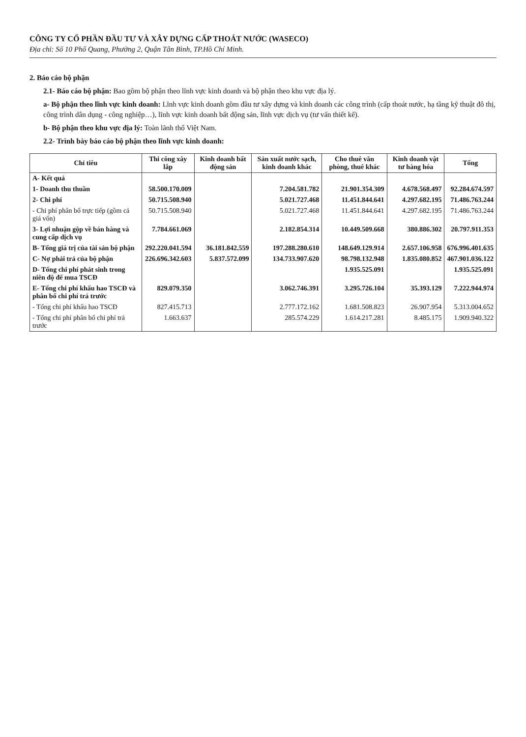CÔNG TY CỔ PHẦN ĐẦU TƯ VÀ XÂY DỰNG CẤP THOÁT NƯỚC (WASECO)
Địa chỉ: Số 10 Phổ Quang, Phường 2, Quận Tân Bình, TP.Hồ Chí Minh.
2. Báo cáo bộ phận
2.1- Báo cáo bộ phận: Bao gồm bộ phận theo lĩnh vực kinh doanh và bộ phận theo khu vực địa lý.
a- Bộ phận theo lĩnh vực kinh doanh: Lĩnh vực kinh doanh gồm đầu tư xây dựng và kinh doanh các công trình (cấp thoát nước, hạ tầng kỹ thuật đô thị, công trình dân dụng - công nghiệp…), lĩnh vực kinh doanh bất động sản, lĩnh vực dịch vụ (tư vấn thiết kế).
b- Bộ phận theo khu vực địa lý: Toàn lãnh thổ Việt Nam.
2.2- Trình bày báo cáo bộ phận theo lĩnh vực kinh doanh:
| Chỉ tiêu | Thi công xây lắp | Kinh doanh bất động sản | Sản xuất nước sạch, kinh doanh khác | Cho thuê văn phòng, thuê khác | Kinh doanh vật tư hàng hóa | Tổng |
| --- | --- | --- | --- | --- | --- | --- |
| A- Kết quả | | | | | | |
| 1- Doanh thu thuần | 58.500.170.009 | | 7.204.581.782 | 21.901.354.309 | 4.678.568.497 | 92.284.674.597 |
| 2- Chi phí | 50.715.508.940 | | 5.021.727.468 | 11.451.844.641 | 4.297.682.195 | 71.486.763.244 |
| - Chi phí phân bổ trực tiếp (gồm cả giá vốn) | 50.715.508.940 | | 5.021.727.468 | 11.451.844.641 | 4.297.682.195 | 71.486.763.244 |
| 3- Lợi nhuận gộp về bán hàng và cung cấp dịch vụ | 7.784.661.069 | | 2.182.854.314 | 10.449.509.668 | 380.886.302 | 20.797.911.353 |
| B- Tổng giá trị của tài sản bộ phận | 292.220.041.594 | 36.181.842.559 | 197.288.280.610 | 148.649.129.914 | 2.657.106.958 | 676.996.401.635 |
| C- Nợ phải trả của bộ phận | 226.696.342.603 | 5.837.572.099 | 134.733.907.620 | 98.798.132.948 | 1.835.080.852 | 467.901.036.122 |
| D- Tổng chi phí phát sinh trong niên độ để mua TSCĐ | | | | 1.935.525.091 | | 1.935.525.091 |
| E- Tổng chi phí khấu hao TSCĐ và phân bổ chi phí trả trước | 829.079.350 | | 3.062.746.391 | 3.295.726.104 | 35.393.129 | 7.222.944.974 |
| - Tổng chi phí khấu hao TSCĐ | 827.415.713 | | 2.777.172.162 | 1.681.508.823 | 26.907.954 | 5.313.004.652 |
| - Tổng chi phí phân bổ chi phí trả trước | 1.663.637 | | 285.574.229 | 1.614.217.281 | 8.485.175 | 1.909.940.322 |